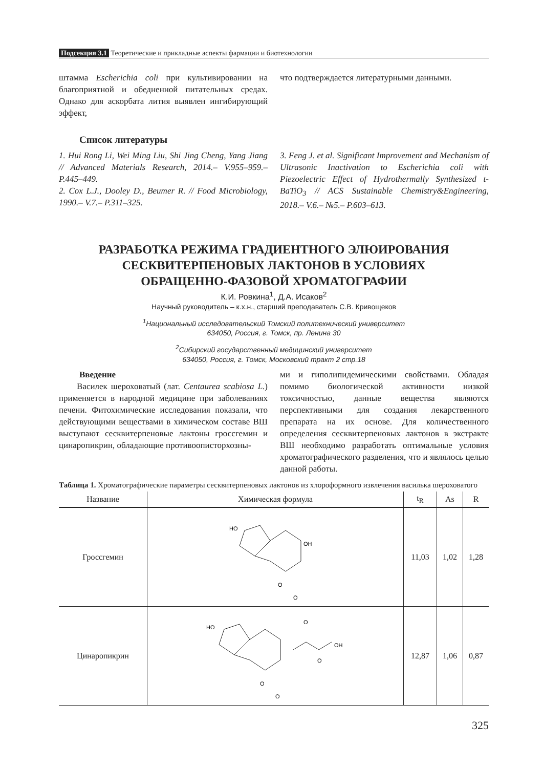Подсекция 3.1 Теоретические и прикладные аспекты фармации и биотехнологии
штамма Escherichia coli при культивировании на благоприятной и обедненной питательных средах. Однако для аскорбата лития выявлен ингибирующий эффект,
что подтверждается литературными данными.
Список литературы
1. Hui Rong Li, Wei Ming Liu, Shi Jing Cheng, Yang Jiang // Advanced Materials Research, 2014.– V.955–959.– P.445–449.
2. Cox L.J., Dooley D., Beumer R. // Food Microbiology, 1990.– V.7.– P.311–325.
3. Feng J. et al. Significant Improvement and Mechanism of Ultrasonic Inactivation to Escherichia coli with Piezoelectric Effect of Hydrothermally Synthesized t-BaTiO<sub>3</sub> // ACS Sustainable Chemistry&Engineering, 2018.– V.6.– №5.– P.603–613.
РАЗРАБОТКА РЕЖИМА ГРАДИЕНТНОГО ЭЛЮИРОВАНИЯ
СЕСКВИТЕРПЕНОВЫХ ЛАКТОНОВ В УСЛОВИЯХ
ОБРАЩЕННО-ФАЗОВОЙ ХРОМАТОГРАФИИ
К.И. Ровкина<sup>1</sup>, Д.А. Исаков<sup>2</sup>
Научный руководитель – к.х.н., старший преподаватель С.В. Кривощеков
<sup>1</sup> Национальный исследовательский Томский политехнический университет
634050, Россия, г. Томск, пр. Ленина 30
<sup>2</sup> Сибирский государственный медицинский университет
634050, Россия, г. Томск, Московский тракт 2 стр.18
Введение
Василек шероховатый (лат. Centaurea scabiosa L.) применяется в народной медицине при заболеваниях печени. Фитохимические исследования показали, что действующими веществами в химическом составе ВШ выступают сесквитерпеновые лактоны гроссгемин и цинаропикрин, обладающие противоописторхозны-
ми и гиполипидемическими свойствами. Обладая помимо биологической активности низкой токсичностью, данные вещества являются перспективными для создания лекарственного препарата на их основе. Для количественного определения сесквитерпеновых лактонов в экстракте ВШ необходимо разработать оптимальные условия хроматографического разделения, что и являлось целью данной работы.
Таблица 1. Хроматографические параметры сесквитерпеновых лактонов из хлороформного извлечения василька шероховатого
| Название | Химическая формула | t<sub>R</sub> | As | R |
| --- | --- | --- | --- | --- |
| Гроссгемин | HO OH O O | 11,03 | 1,02 | 1,28 |
| Цинаропикрин | HO OH O O O O | 12,87 | 1,06 | 0,87 |
325